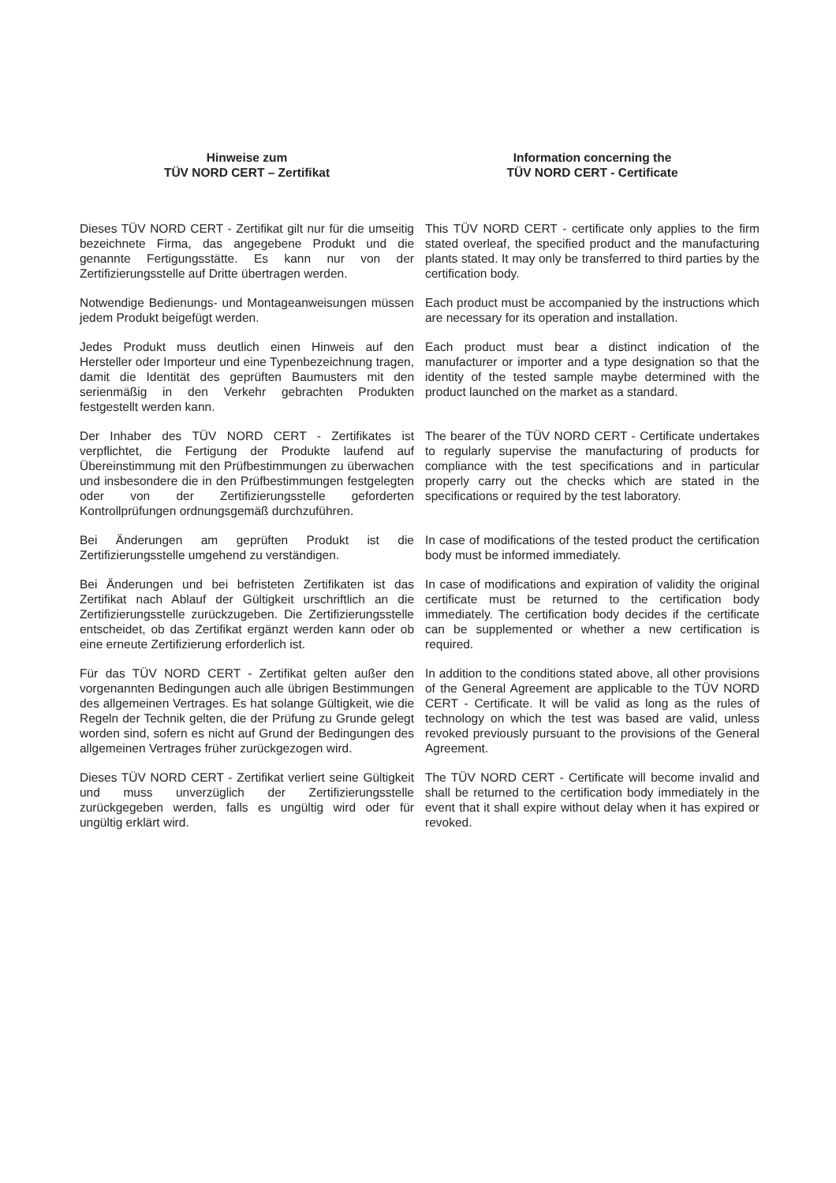Hinweise zum
TÜV NORD CERT – Zertifikat
Information concerning the
TÜV NORD CERT - Certificate
Dieses TÜV NORD CERT - Zertifikat gilt nur für die umseitig bezeichnete Firma, das angegebene Produkt und die genannte Fertigungsstätte. Es kann nur von der Zertifizierungsstelle auf Dritte übertragen werden.
This TÜV NORD CERT - certificate only applies to the firm stated overleaf, the specified product and the manufacturing plants stated. It may only be transferred to third parties by the certification body.
Notwendige Bedienungs- und Montageanweisungen müssen jedem Produkt beigefügt werden.
Each product must be accompanied by the instructions which are necessary for its operation and installation.
Jedes Produkt muss deutlich einen Hinweis auf den Hersteller oder Importeur und eine Typenbezeichnung tragen, damit die Identität des geprüften Baumusters mit den serienmäßig in den Verkehr gebrachten Produkten festgestellt werden kann.
Each product must bear a distinct indication of the manufacturer or importer and a type designation so that the identity of the tested sample maybe determined with the product launched on the market as a standard.
Der Inhaber des TÜV NORD CERT - Zertifikates ist verpflichtet, die Fertigung der Produkte laufend auf Übereinstimmung mit den Prüfbestimmungen zu überwachen und insbesondere die in den Prüfbestimmungen festgelegten oder von der Zertifizierungsstelle geforderten Kontrollprüfungen ordnungsgemäß durchzuführen.
The bearer of the TÜV NORD CERT - Certificate undertakes to regularly supervise the manufacturing of products for compliance with the test specifications and in particular properly carry out the checks which are stated in the specifications or required by the test laboratory.
Bei Änderungen am geprüften Produkt ist die Zertifizierungsstelle umgehend zu verständigen.
In case of modifications of the tested product the certification body must be informed immediately.
Bei Änderungen und bei befristeten Zertifikaten ist das Zertifikat nach Ablauf der Gültigkeit urschriftlich an die Zertifizierungsstelle zurückzugeben. Die Zertifizierungsstelle entscheidet, ob das Zertifikat ergänzt werden kann oder ob eine erneute Zertifizierung erforderlich ist.
In case of modifications and expiration of validity the original certificate must be returned to the certification body immediately. The certification body decides if the certificate can be supplemented or whether a new certification is required.
Für das TÜV NORD CERT - Zertifikat gelten außer den vorgenannten Bedingungen auch alle übrigen Bestimmungen des allgemeinen Vertrages. Es hat solange Gültigkeit, wie die Regeln der Technik gelten, die der Prüfung zu Grunde gelegt worden sind, sofern es nicht auf Grund der Bedingungen des allgemeinen Vertrages früher zurückgezogen wird.
In addition to the conditions stated above, all other provisions of the General Agreement are applicable to the TÜV NORD CERT - Certificate. It will be valid as long as the rules of technology on which the test was based are valid, unless revoked previously pursuant to the provisions of the General Agreement.
Dieses TÜV NORD CERT - Zertifikat verliert seine Gültigkeit und muss unverzüglich der Zertifizierungsstelle zurückgegeben werden, falls es ungültig wird oder für ungültig erklärt wird.
The TÜV NORD CERT - Certificate will become invalid and shall be returned to the certification body immediately in the event that it shall expire without delay when it has expired or revoked.